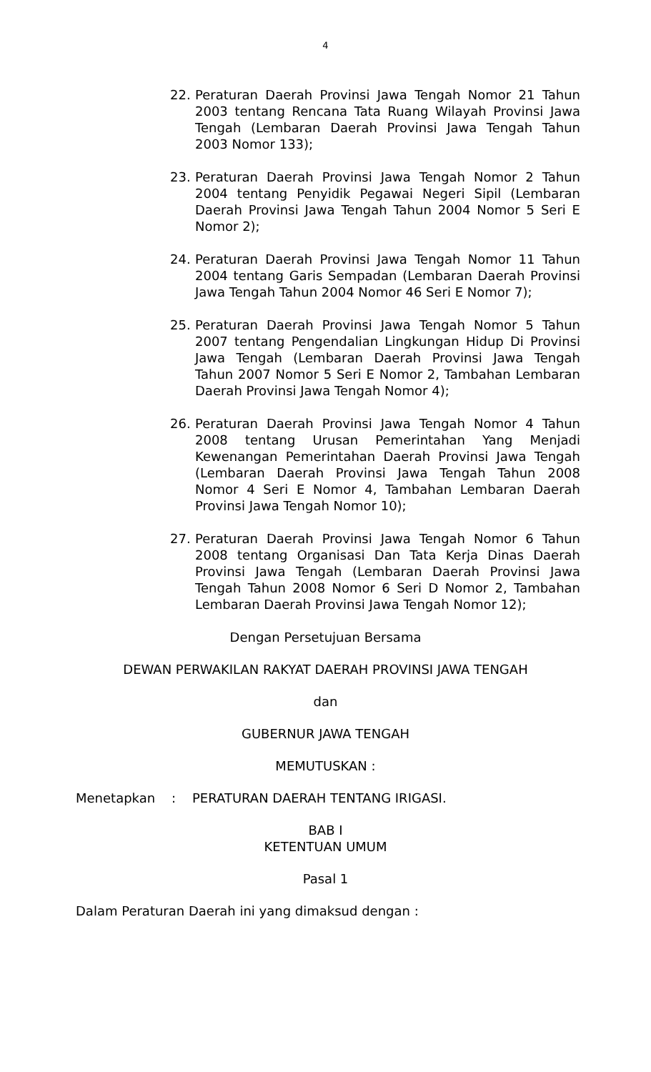4
22. Peraturan Daerah Provinsi Jawa Tengah Nomor 21 Tahun 2003 tentang Rencana Tata Ruang Wilayah Provinsi Jawa Tengah (Lembaran Daerah Provinsi Jawa Tengah Tahun 2003 Nomor 133);
23. Peraturan Daerah Provinsi Jawa Tengah Nomor 2 Tahun 2004 tentang Penyidik Pegawai Negeri Sipil (Lembaran Daerah Provinsi Jawa Tengah Tahun 2004 Nomor 5 Seri E Nomor 2);
24. Peraturan Daerah Provinsi Jawa Tengah Nomor 11 Tahun 2004 tentang Garis Sempadan (Lembaran Daerah Provinsi Jawa Tengah Tahun 2004 Nomor 46 Seri E Nomor 7);
25. Peraturan Daerah Provinsi Jawa Tengah Nomor 5 Tahun 2007 tentang Pengendalian Lingkungan Hidup Di Provinsi Jawa Tengah (Lembaran Daerah Provinsi Jawa Tengah Tahun 2007 Nomor 5 Seri E Nomor 2, Tambahan Lembaran Daerah Provinsi Jawa Tengah Nomor 4);
26. Peraturan Daerah Provinsi Jawa Tengah Nomor 4 Tahun 2008 tentang Urusan Pemerintahan Yang Menjadi Kewenangan Pemerintahan Daerah Provinsi Jawa Tengah (Lembaran Daerah Provinsi Jawa Tengah Tahun 2008 Nomor 4 Seri E Nomor 4, Tambahan Lembaran Daerah Provinsi Jawa Tengah Nomor 10);
27. Peraturan Daerah Provinsi Jawa Tengah Nomor 6 Tahun 2008 tentang Organisasi Dan Tata Kerja Dinas Daerah Provinsi Jawa Tengah (Lembaran Daerah Provinsi Jawa Tengah Tahun 2008 Nomor 6 Seri D Nomor 2, Tambahan Lembaran Daerah Provinsi Jawa Tengah Nomor 12);
Dengan Persetujuan Bersama
DEWAN PERWAKILAN RAKYAT DAERAH PROVINSI JAWA TENGAH
dan
GUBERNUR JAWA TENGAH
MEMUTUSKAN :
Menetapkan : PERATURAN DAERAH TENTANG IRIGASI.
BAB I
KETENTUAN UMUM
Pasal 1
Dalam Peraturan Daerah ini yang dimaksud dengan :